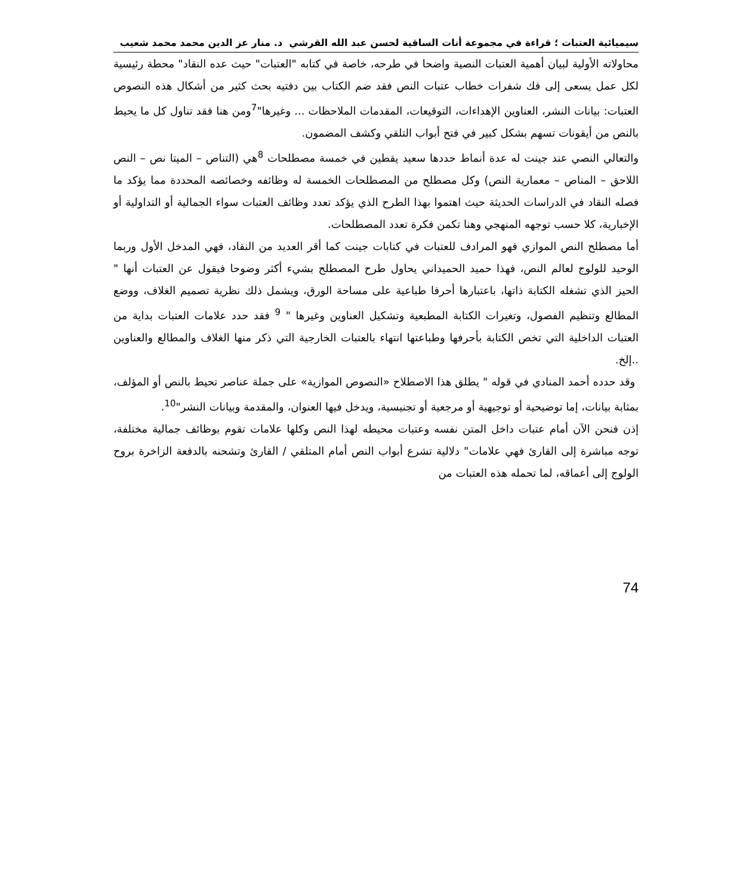سيميائية العتبات ؛ قراءة في مجموعة أنات الساقية لحسن عبد الله القرشي د. منار عز الدين محمد محمد شعيب
محاولاته الأولية لبيان أهمية العتبات النصية واضحا في طرحه، خاصة في كتابه "العتبات" حيث عده النقاد" محطة رئيسية لكل عمل يسعى إلى فك شفرات خطاب عتبات النص فقد ضم الكتاب بين دفتيه بحث كثير من أشكال هذه النصوص العتبات: بيانات النشر، العناوين الإهداءات، التوقيعات، المقدمات الملاحظات ... وغيرها"<sup>7</sup>ومن هنا فقد تناول كل ما يحيط بالنص من أيقونات تسهم بشكل كبير في فتح أبواب التلقي وكشف المضمون.
والتعالي النصي عند جينت له عدة أنماط حددها سعيد يقطين في خمسة مصطلحات <sup>8</sup>هي (التناص – الميتا نص – النص اللاحق – المناص – معمارية النص) وكل مصطلح من المصطلحات الخمسة له وظائفه وخصائصه المحددة مما يؤكد ما فصله النقاد في الدراسات الحديثة حيث اهتموا بهذا الطرح الذي يؤكد تعدد وظائف العتبات سواء الجمالية أو التداولية أو الإخبارية، كلا حسب توجهه المنهجي وهنا تكمن فكرة تعدد المصطلحات.
أما مصطلح النص الموازي فهو المرادف للعتبات في كتابات جينت كما أقر العديد من النقاد، فهي المدخل الأول وربما الوحيد للولوج لعالم النص، فهذا حميد الحميداني يحاول طرح المصطلح بشيء أكثر وضوحا فيقول عن العتبات أنها " الحيز الذي تشغله الكتابة ذاتها، باعتبارها أحرفا طباعية على مساحة الورق، ويشمل ذلك نظرية تصميم الغلاف، ووضع المطالع وتنظيم الفصول، وتغيرات الكتابة المطبعية وتشكيل العناوين وغيرها " <sup>9</sup> فقد حدد علامات العتبات بداية من العتبات الداخلية التي تخص الكتابة بأحرفها وطباعتها انتهاء بالعتبات الخارجية التي ذكر منها الغلاف والمطالع والعناوين ..إلخ.
وقد حدده أحمد المنادي في قوله " يطلق هذا الاصطلاح «النصوص الموازية» على جملة عناصر تحيط بالنص أو المؤلف، بمثابة بيانات، إما توضيحية أو توجيهية أو مرجعية أو تجنيسية، ويدخل فيها العنوان، والمقدمة وبيانات النشر"<sup>10</sup>.
إذن فنحن الآن أمام عتبات داخل المتن نفسه وعتبات محيطه لهذا النص وكلها علامات تقوم بوظائف جمالية مختلفة، توجه مباشرة إلى القارئ فهي علامات" دلالية تشرع أبواب النص أمام المتلقي / القارئ وتشحنه بالدفعة الزاخرة بروح الولوج إلى أعماقه، لما تحمله هذه العتبات من
74